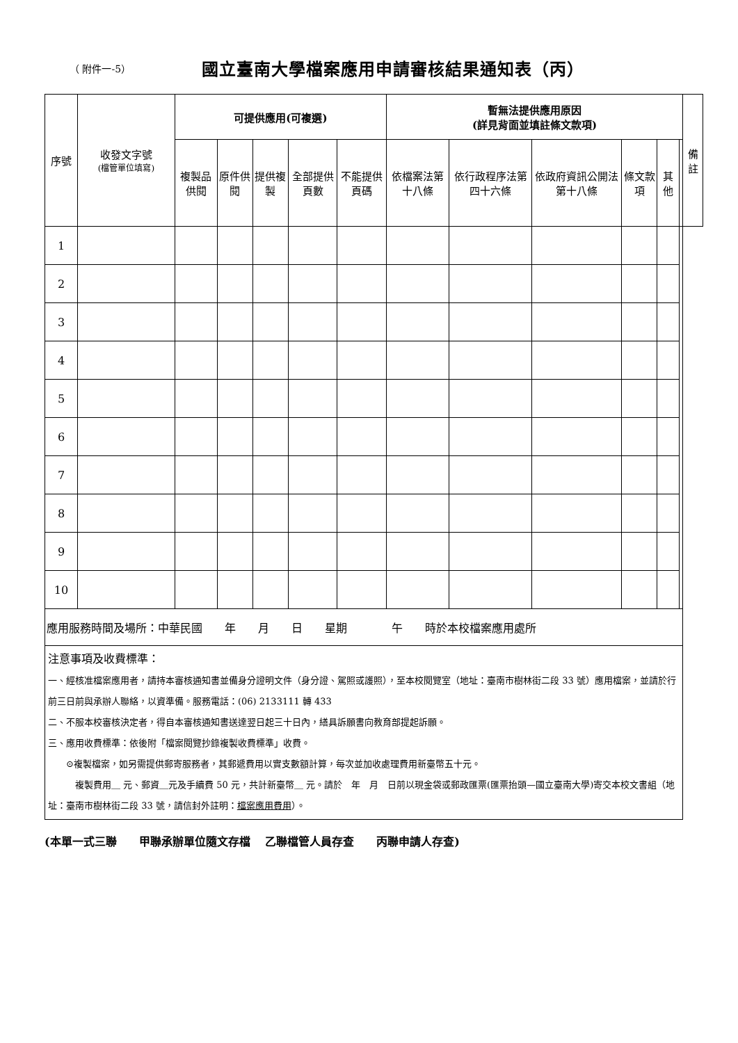（ 附件一-5）
國立臺南大學檔案應用申請審核結果通知表（丙）
| 序號 | 收發文字號 (檔管單位填寫) | 可提供應用(可複選) | | | | | 暫無法提供應用原因 (詳見背面並填註條文款項) | | | | | | 備註 |
| --- | --- | --- | --- | --- | --- | --- | --- | --- | --- | --- | --- | --- | --- |
| | | 複製品供閱 | 原件供閱 | 提供複製 | 全部提供頁數 | 不能提供頁碼 | 依檔案法第十八條 | 依行政程序法第四十六條 | 依政府資訊公開法第十八條 | 條文款項 | 其他 | | |
| 1 | | | | | | | | | | | | | |
| 2 | | | | | | | | | | | | | |
| 3 | | | | | | | | | | | | | |
| 4 | | | | | | | | | | | | | |
| 5 | | | | | | | | | | | | | |
| 6 | | | | | | | | | | | | | |
| 7 | | | | | | | | | | | | | |
| 8 | | | | | | | | | | | | | |
| 9 | | | | | | | | | | | | | |
| 10 | | | | | | | | | | | | | |
| 應用服務時間及場所：中華民國 年 月 日 星期 午 時於本校檔案應用處所 | | | | | | | | | | | | | |
| 注意事項及收費標準： 一、經核准檔案應用者，請持本審核通知書並備身分證明文件（身分證、駕照或護照），至本校閱覽室（地址：臺南市樹林街二段 33 號）應用檔案，並請於行前三日前與承辦人聯絡，以資準備。服務電話：(06) 2133111 轉 433 二、不服本校審核決定者，得自本審核通知書送達翌日起三十日內，繕具訴願書向教育部提起訴願。 三、應用收費標準：依後附「檔案閱覽抄錄複製收費標準」收費。 ⊙複製檔案，如另需提供郵寄服務者，其郵遞費用以實支數額計算，每次並加收處理費用新臺幣五十元。 複製費用＿ 元、郵資＿元及手續費 50 元，共計新臺幣＿ 元。請於 年 月 日前以現金袋或郵政匯票(匯票抬頭—國立臺南大學)寄交本校文書組（地址：臺南市樹林街二段 33 號，請信封外註明： 檔案應用費用 ）。 | | | | | | | | | | | | | |
(本單一式三聯　　甲聯承辦單位隨文存檔　 乙聯檔管人員存查　　丙聯申請人存查)